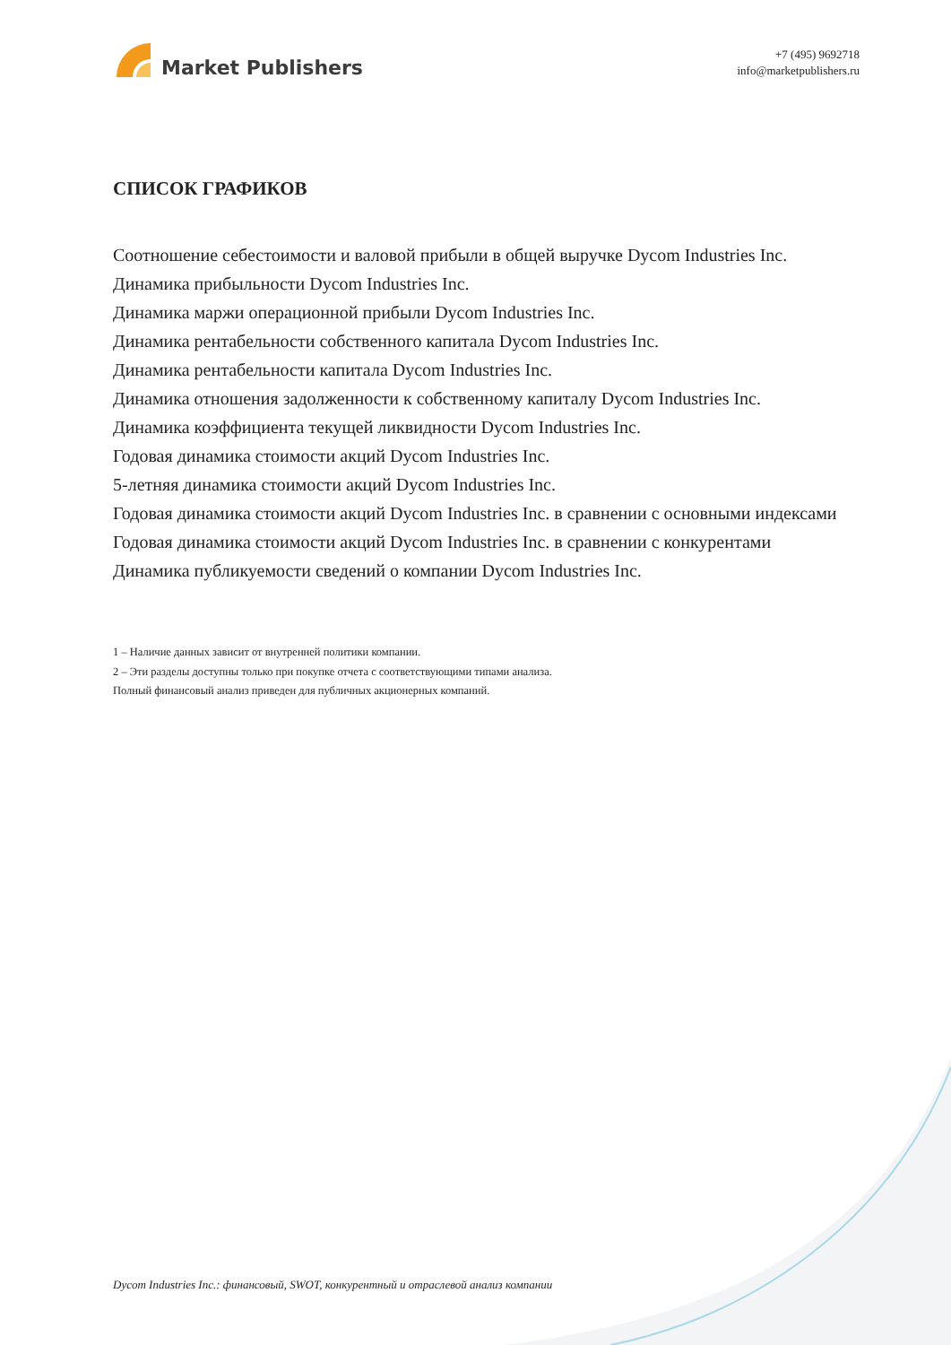Market Publishers
+7 (495) 9692718
info@marketpublishers.ru
СПИСОК ГРАФИКОВ
Соотношение себестоимости и валовой прибыли в общей выручке Dycom Industries Inc.
Динамика прибыльности Dycom Industries Inc.
Динамика маржи операционной прибыли Dycom Industries Inc.
Динамика рентабельности собственного капитала Dycom Industries Inc.
Динамика рентабельности капитала Dycom Industries Inc.
Динамика отношения задолженности к собственному капиталу Dycom Industries Inc.
Динамика коэффициента текущей ликвидности Dycom Industries Inc.
Годовая динамика стоимости акций Dycom Industries Inc.
5-летняя динамика стоимости акций Dycom Industries Inc.
Годовая динамика стоимости акций Dycom Industries Inc. в сравнении с основными индексами
Годовая динамика стоимости акций Dycom Industries Inc. в сравнении с конкурентами
Динамика публикуемости сведений о компании Dycom Industries Inc.
1 – Наличие данных зависит от внутренней политики компании.
2 – Эти разделы доступны только при покупке отчета с соответствующими типами анализа.
Полный финансовый анализ приведен для публичных акционерных компаний.
Dycom Industries Inc.: финансовый, SWOT, конкурентный и отраслевой анализ компании